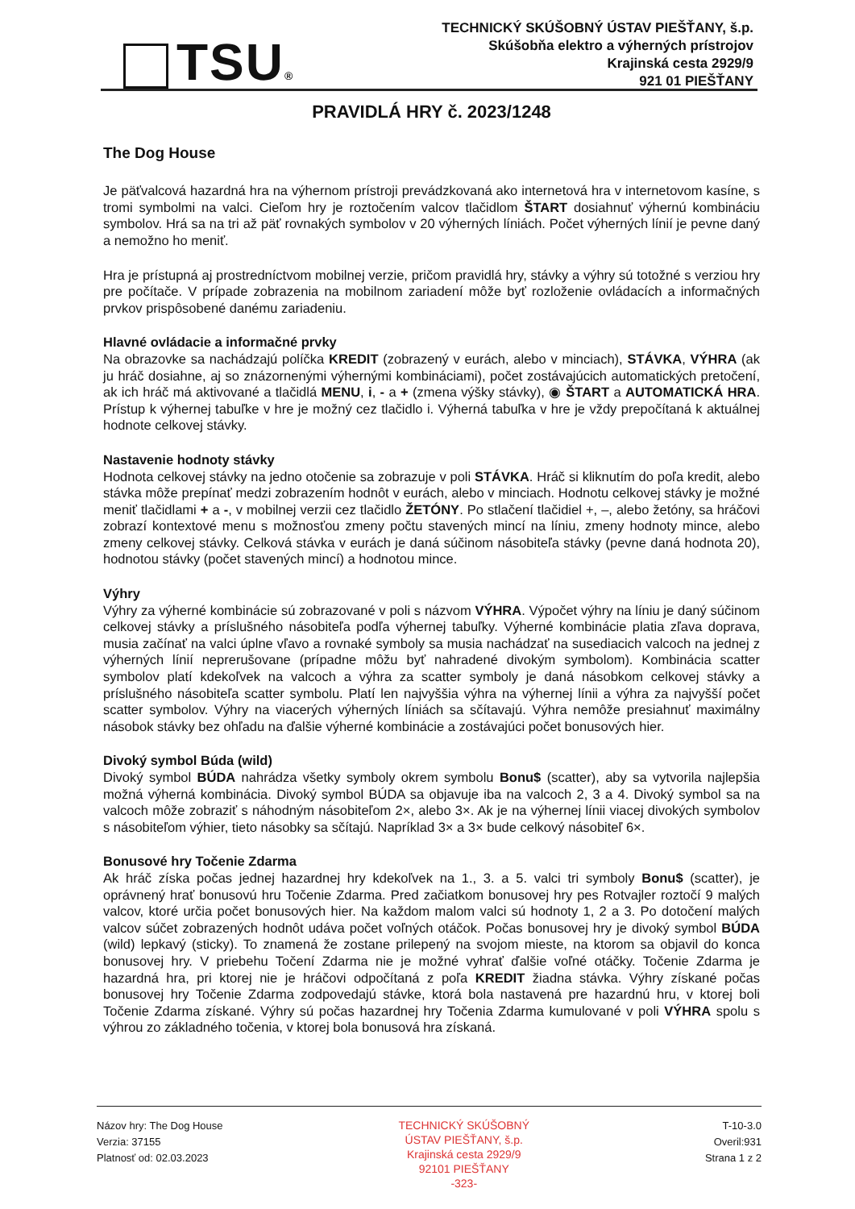TSU®
TECHNICKÝ SKÚŠOBNÝ ÚSTAV PIEŠŤANY, š.p.
Skúšobňa elektro a výherných prístrojov
Krajinská cesta 2929/9
921 01 PIEŠŤANY
PRAVIDLÁ HRY č. 2023/1248
The Dog House
Je päťvalcová hazardná hra na výhernom prístroji prevádzkovaná ako internetová hra v internetovom kasíne, s tromi symbolmi na valci. Cieľom hry je roztočením valcov tlačidlom ŠTART dosiahnuť výhernú kombináciu symbolov. Hrá sa na tri až päť rovnakých symbolov v 20 výherných líniách. Počet výherných línií je pevne daný a nemožno ho meniť.
Hra je prístupná aj prostredníctvom mobilnej verzie, pričom pravidlá hry, stávky a výhry sú totožné s verziou hry pre počítače. V prípade zobrazenia na mobilnom zariadení môže byť rozloženie ovládacích a informačných prvkov prispôsobené danému zariadeniu.
Hlavné ovládacie a informačné prvky
Na obrazovke sa nachádzajú políčka KREDIT (zobrazený v eurách, alebo v minciach), STÁVKA, VÝHRA (ak ju hráč dosiahne, aj so znázornenými výhernými kombináciami), počet zostávajúcich automatických pretočení, ak ich hráč má aktivované a tlačidlá MENU, i, - a + (zmena výšky stávky), ◉ ŠTART a AUTOMATICKÁ HRA. Prístup k výhernej tabuľke v hre je možný cez tlačidlo i. Výherná tabuľka v hre je vždy prepočítaná k aktuálnej hodnote celkovej stávky.
Nastavenie hodnoty stávky
Hodnota celkovej stávky na jedno otočenie sa zobrazuje v poli STÁVKA. Hráč si kliknutím do poľa kredit, alebo stávka môže prepínať medzi zobrazením hodnôt v eurách, alebo v minciach. Hodnotu celkovej stávky je možné meniť tlačidlami + a -, v mobilnej verzii cez tlačidlo ŽETÓNY. Po stlačení tlačidiel +, –, alebo žetóny, sa hráčovi zobrazí kontextové menu s možnosťou zmeny počtu stavených mincí na líniu, zmeny hodnoty mince, alebo zmeny celkovej stávky. Celková stávka v eurách je daná súčinom násobiteľa stávky (pevne daná hodnota 20), hodnotou stávky (počet stavených mincí) a hodnotou mince.
Výhry
Výhry za výherné kombinácie sú zobrazované v poli s názvom VÝHRA. Výpočet výhry na líniu je daný súčinom celkovej stávky a príslušného násobiteľa podľa výhernej tabuľky. Výherné kombinácie platia zľava doprava, musia začínať na valci úplne vľavo a rovnaké symboly sa musia nachádzať na susediacich valcoch na jednej z výherných línií neprerušovane (prípadne môžu byť nahradené divokým symbolom). Kombinácia scatter symbolov platí kdekoľvek na valcoch a výhra za scatter symboly je daná násobkom celkovej stávky a príslušného násobiteľa scatter symbolu. Platí len najvyššia výhra na výhernej línii a výhra za najvyšší počet scatter symbolov. Výhry na viacerých výherných líniách sa sčítavajú. Výhra nemôže presiahnuť maximálny násobok stávky bez ohľadu na ďalšie výherné kombinácie a zostávajúci počet bonusových hier.
Divoký symbol Búda (wild)
Divoký symbol BÚDA nahrádza všetky symboly okrem symbolu Bonu$ (scatter), aby sa vytvorila najlepšia možná výherná kombinácia. Divoký symbol BÚDA sa objavuje iba na valcoch 2, 3 a 4. Divoký symbol sa na valcoch môže zobraziť s náhodným násobiteľom 2×, alebo 3×. Ak je na výhernej línii viacej divokých symbolov s násobiteľom výhier, tieto násobky sa sčítajú. Napríklad 3× a 3× bude celkový násobiteľ 6×.
Bonusové hry Točenie Zdarma
Ak hráč získa počas jednej hazardnej hry kdekoľvek na 1., 3. a 5. valci tri symboly Bonu$ (scatter), je oprávnený hrať bonusovú hru Točenie Zdarma. Pred začiatkom bonusovej hry pes Rotvajler roztočí 9 malých valcov, ktoré určia počet bonusových hier. Na každom malom valci sú hodnoty 1, 2 a 3. Po dotočení malých valcov súčet zobrazených hodnôt udáva počet voľných otáčok. Počas bonusovej hry je divoký symbol BÚDA (wild) lepkavý (sticky). To znamená že zostane prilepený na svojom mieste, na ktorom sa objavil do konca bonusovej hry. V priebehu Točení Zdarma nie je možné vyhrať ďalšie voľné otáčky. Točenie Zdarma je hazardná hra, pri ktorej nie je hráčovi odpočítaná z poľa KREDIT žiadna stávka. Výhry získané počas bonusovej hry Točenie Zdarma zodpovedajú stávke, ktorá bola nastavená pre hazardnú hru, v ktorej boli Točenie Zdarma získané. Výhry sú počas hazardnej hry Točenia Zdarma kumulované v poli VÝHRA spolu s výhrou zo základného točenia, v ktorej bola bonusová hra získaná.
Názov hry: The Dog House
Verzia: 37155
Platnosť od: 02.03.2023
TECHNICKÝ SKÚŠOBNÝ
ÚSTAV PIEŠŤANY, š.p.
Krajinská cesta 2929/9
92101 PIEŠŤANY
-323-
T-10-3.0
Overil:931
Strana 1 z 2